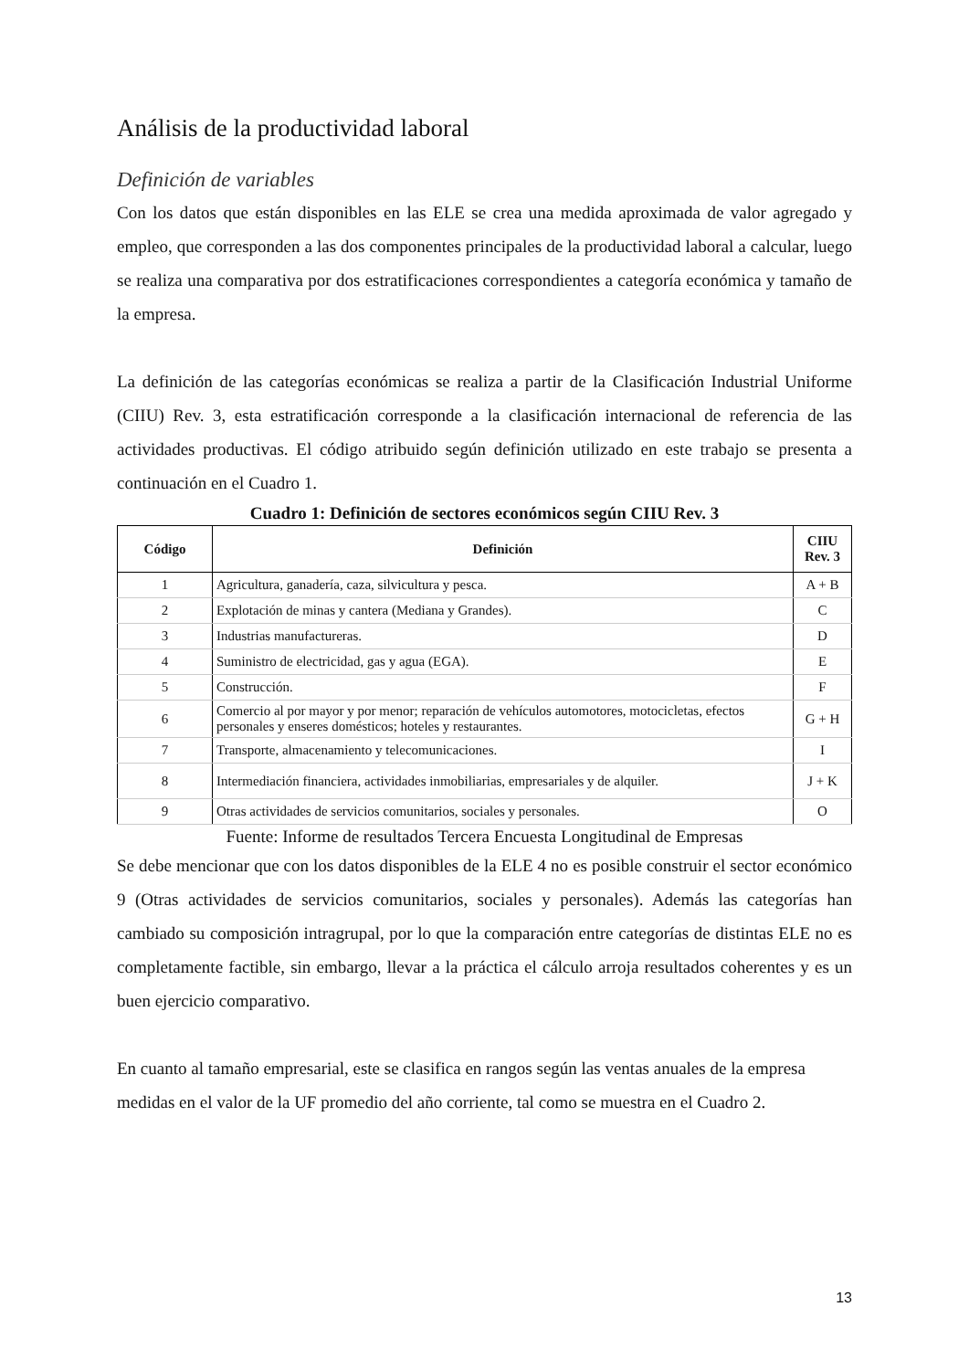Análisis de la productividad laboral
Definición de variables
Con los datos que están disponibles en las ELE se crea una medida aproximada de valor agregado y empleo, que corresponden a las dos componentes principales de la productividad laboral a calcular, luego se realiza una comparativa por dos estratificaciones correspondientes a categoría económica y tamaño de la empresa.
La definición de las categorías económicas se realiza a partir de la Clasificación Industrial Uniforme (CIIU) Rev. 3, esta estratificación corresponde a la clasificación internacional de referencia de las actividades productivas. El código atribuido según definición utilizado en este trabajo se presenta a continuación en el Cuadro 1.
Cuadro 1: Definición de sectores económicos según CIIU Rev. 3
| Código | Definición | CIIU Rev. 3 |
| --- | --- | --- |
| 1 | Agricultura, ganadería, caza, silvicultura y pesca. | A + B |
| 2 | Explotación de minas y cantera (Mediana y Grandes). | C |
| 3 | Industrias manufactureras. | D |
| 4 | Suministro de electricidad, gas y agua (EGA). | E |
| 5 | Construcción. | F |
| 6 | Comercio al por mayor y por menor; reparación de vehículos automotores, motocicletas, efectos personales y enseres domésticos; hoteles y restaurantes. | G + H |
| 7 | Transporte, almacenamiento y telecomunicaciones. | I |
| 8 | Intermediación financiera, actividades inmobiliarias, empresariales y de alquiler. | J + K |
| 9 | Otras actividades de servicios comunitarios, sociales y personales. | O |
Fuente: Informe de resultados Tercera Encuesta Longitudinal de Empresas
Se debe mencionar que con los datos disponibles de la ELE 4 no es posible construir el sector económico 9 (Otras actividades de servicios comunitarios, sociales y personales). Además las categorías han cambiado su composición intragrupal, por lo que la comparación entre categorías de distintas ELE no es completamente factible, sin embargo, llevar a la práctica el cálculo arroja resultados coherentes y es un buen ejercicio comparativo.
En cuanto al tamaño empresarial, este se clasifica en rangos según las ventas anuales de la empresa medidas en el valor de la UF promedio del año corriente, tal como se muestra en el Cuadro 2.
13